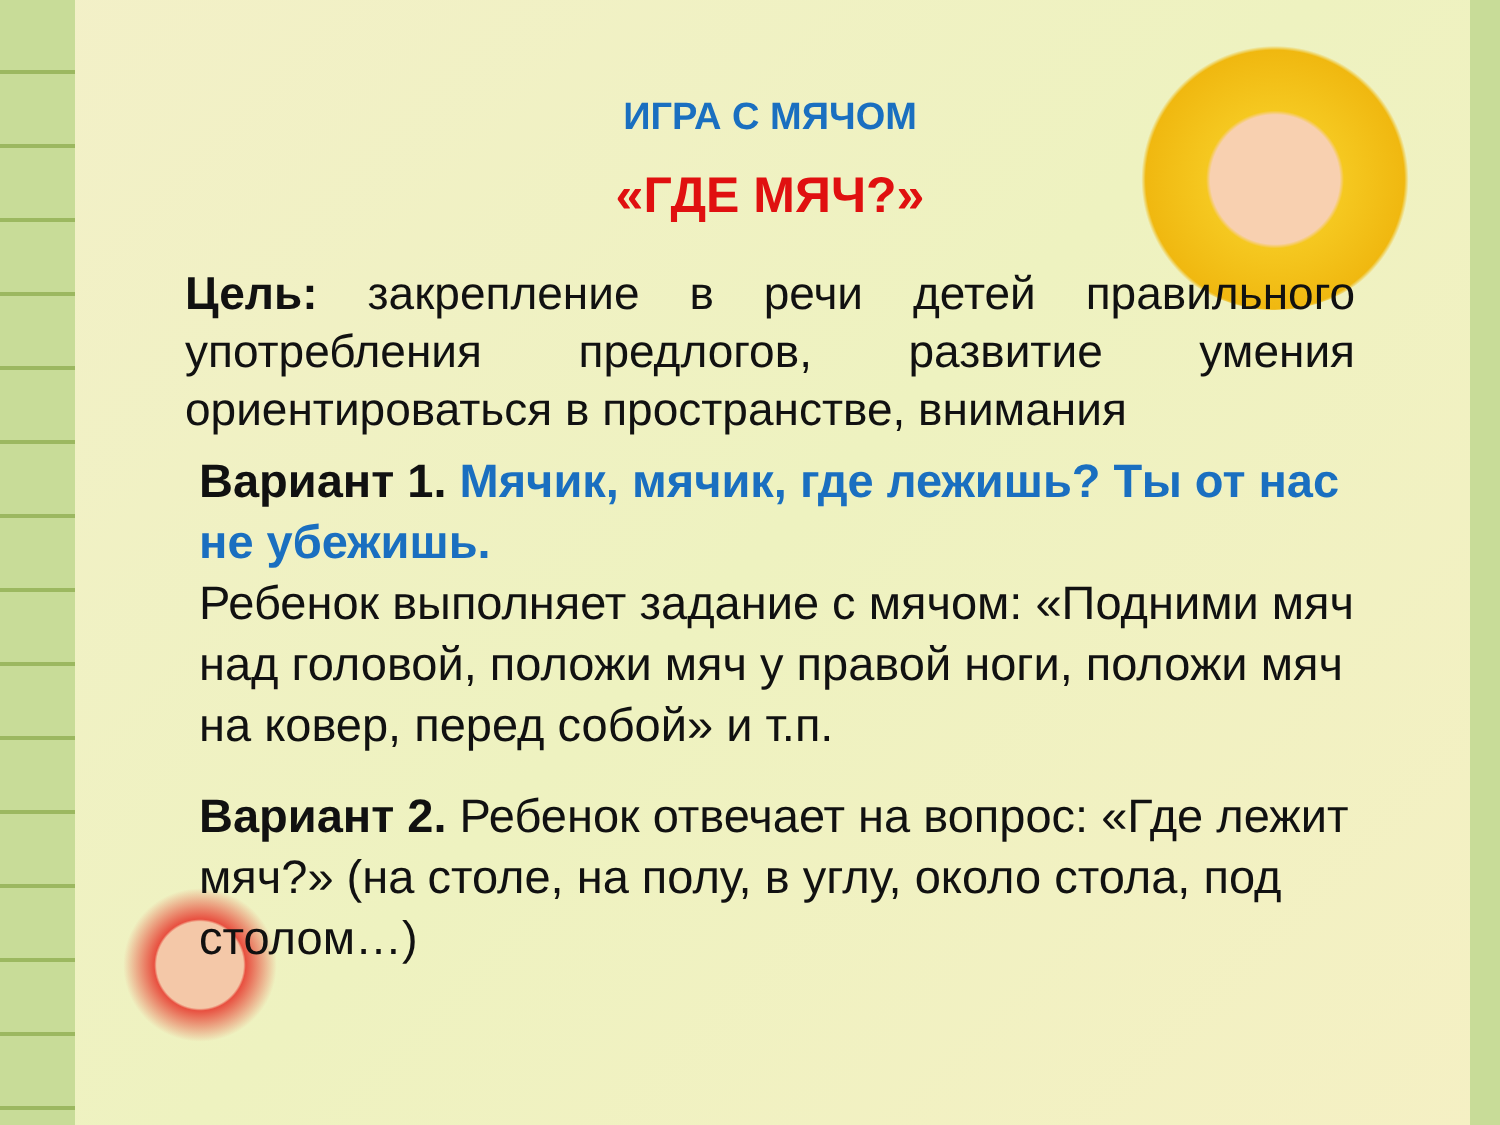ИГРА С МЯЧОМ
«ГДЕ МЯЧ?»
Цель: закрепление в речи детей правильного употребления предлогов, развитие умения ориентироваться в пространстве, внимания
Вариант 1. Мячик, мячик, где лежишь? Ты от нас не убежишь.
Ребенок выполняет задание с мячом: «Подними мяч над головой, положи мяч у правой ноги, положи мяч на ковер, перед собой» и т.п.
Вариант 2. Ребенок отвечает на вопрос: «Где лежит мяч?» (на столе, на полу, в углу, около стола, под столом…)